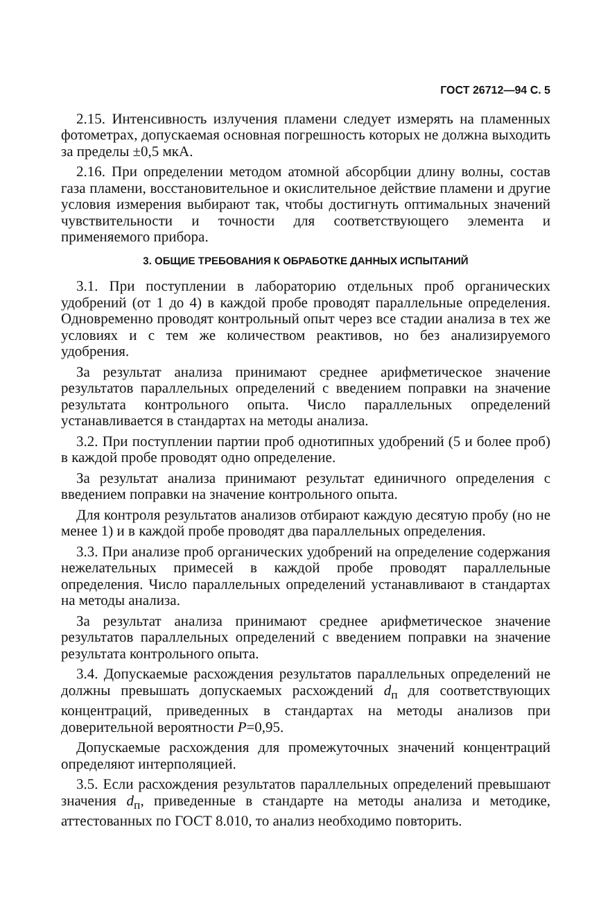ГОСТ 26712—94 С. 5
2.15. Интенсивность излучения пламени следует измерять на пламенных фотометрах, допускаемая основная погрешность которых не должна выходить за пределы ±0,5 мкА.
2.16. При определении методом атомной абсорбции длину волны, состав газа пламени, восстановительное и окислительное действие пламени и другие условия измерения выбирают так, чтобы достигнуть оптимальных значений чувствительности и точности для соответствующего элемента и применяемого прибора.
3. ОБЩИЕ ТРЕБОВАНИЯ К ОБРАБОТКЕ ДАННЫХ ИСПЫТАНИЙ
3.1. При поступлении в лабораторию отдельных проб органических удобрений (от 1 до 4) в каждой пробе проводят параллельные определения. Одновременно проводят контрольный опыт через все стадии анализа в тех же условиях и с тем же количеством реактивов, но без анализируемого удобрения.
За результат анализа принимают среднее арифметическое значение результатов параллельных определений с введением поправки на значение результата контрольного опыта. Число параллельных определений устанавливается в стандартах на методы анализа.
3.2. При поступлении партии проб однотипных удобрений (5 и более проб) в каждой пробе проводят одно определение.
За результат анализа принимают результат единичного определения с введением поправки на значение контрольного опыта.
Для контроля результатов анализов отбирают каждую десятую пробу (но не менее 1) и в каждой пробе проводят два параллельных определения.
3.3. При анализе проб органических удобрений на определение содержания нежелательных примесей в каждой пробе проводят параллельные определения. Число параллельных определений устанавливают в стандартах на методы анализа.
За результат анализа принимают среднее арифметическое значение результатов параллельных определений с введением поправки на значение результата контрольного опыта.
3.4. Допускаемые расхождения результатов параллельных определений не должны превышать допускаемых расхождений d<sub>п</sub> для соответствующих концентраций, приведенных в стандартах на методы анализов при доверительной вероятности P=0,95.
Допускаемые расхождения для промежуточных значений концентраций определяют интерполяцией.
3.5. Если расхождения результатов параллельных определений превышают значения d<sub>п</sub>, приведенные в стандарте на методы анализа и методике, аттестованных по ГОСТ 8.010, то анализ необходимо повторить.